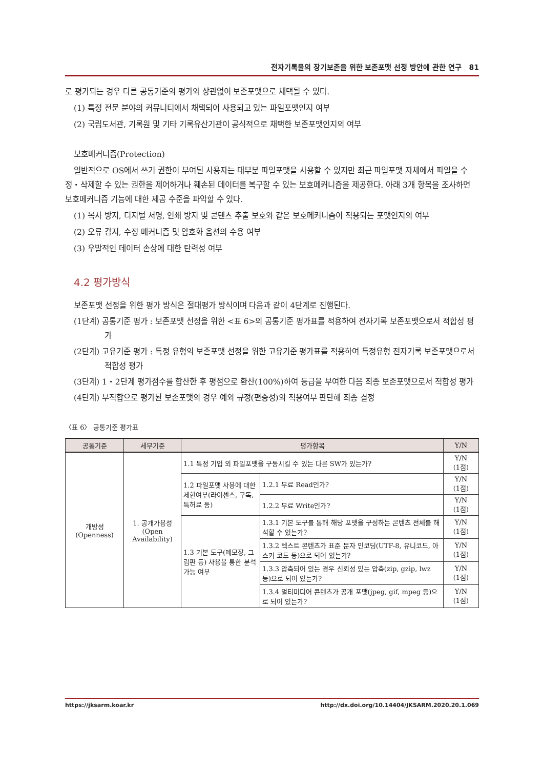전자기록물의 장기보존을 위한 보존포맷 선정 방안에 관한 연구 81
로 평가되는 경우 다른 공통기준의 평가와 상관없이 보존포맷으로 채택될 수 있다.
(1) 특정 전문 분야의 커뮤니티에서 채택되어 사용되고 있는 파일포맷인지 여부
(2) 국립도서관, 기록원 및 기타 기록유산기관이 공식적으로 채택한 보존포맷인지의 여부
보호메커니즘(Protection)
일반적으로 OS에서 쓰기 권한이 부여된 사용자는 대부분 파일포맷을 사용할 수 있지만 최근 파일포맷 자체에서 파일을 수정・삭제할 수 있는 권한을 제어하거나 훼손된 데이터를 복구할 수 있는 보호메커니즘을 제공한다. 아래 3개 항목을 조사하면 보호메커니즘 기능에 대한 제공 수준을 파악할 수 있다.
(1) 복사 방지, 디지털 서명, 인쇄 방지 및 콘텐츠 추출 보호와 같은 보호메커니즘이 적용되는 포맷인지의 여부
(2) 오류 감지, 수정 메커니즘 및 암호화 옵션의 수용 여부
(3) 우발적인 데이터 손상에 대한 탄력성 여부
4.2 평가방식
보존포맷 선정을 위한 평가 방식은 절대평가 방식이며 다음과 같이 4단계로 진행된다.
(1단계) 공통기준 평가 : 보존포맷 선정을 위한 <표 6>의 공통기준 평가표를 적용하여 전자기록 보존포맷으로서 적합성 평가
(2단계) 고유기준 평가 : 특정 유형의 보존포맷 선정을 위한 고유기준 평가표를 적용하여 특정유형 전자기록 보존포맷으로서 적합성 평가
(3단계) 1・2단계 평가점수를 합산한 후 평점으로 환산(100%)하여 등급을 부여한 다음 최종 보존포맷으로서 적합성 평가
(4단계) 부적합으로 평가된 보존포맷의 경우 예외 규정(편중성)의 적용여부 판단해 최종 결정
〈표 6〉 공통기준 평가표
| 공통기준 | 세부기준 | 평가항목 | | Y/N |
| --- | --- | --- | --- | --- |
| 개방성 (Openness) | 1. 공개가용성 (Open Availability) | 1.1 특정 기업 외 파일포맷을 구동시킬 수 있는 다른 SW가 있는가? | | Y/N (1점) |
| | | 1.2 파일포맷 사용에 대한 제한여부(라이센스, 구독, 특허료 등) | 1.2.1 무료 Read인가? | Y/N (1점) |
| | | | 1.2.2 무료 Write인가? | Y/N (1점) |
| | | 1.3 기본 도구(메모장, 그림판 등) 사용을 통한 분석 가능 여부 | 1.3.1 기본 도구를 통해 해당 포맷을 구성하는 콘텐츠 전체를 해석할 수 있는가? | Y/N (1점) |
| | | | 1.3.2 텍스트 콘텐츠가 표준 문자 인코딩(UTF-8, 유니코드, 아스키 코드 등)으로 되어 있는가? | Y/N (1점) |
| | | | 1.3.3 압축되어 있는 경우 신뢰성 있는 압축(zip, gzip, lwz 등)으로 되어 있는가? | Y/N (1점) |
| | | | 1.3.4 멀티미디어 콘텐츠가 공개 포맷(jpeg, gif, mpeg 등)으로 되어 있는가? | Y/N (1점) |
https://jksarm.koar.kr http://dx.doi.org/10.14404/JKSARM.2020.20.1.069